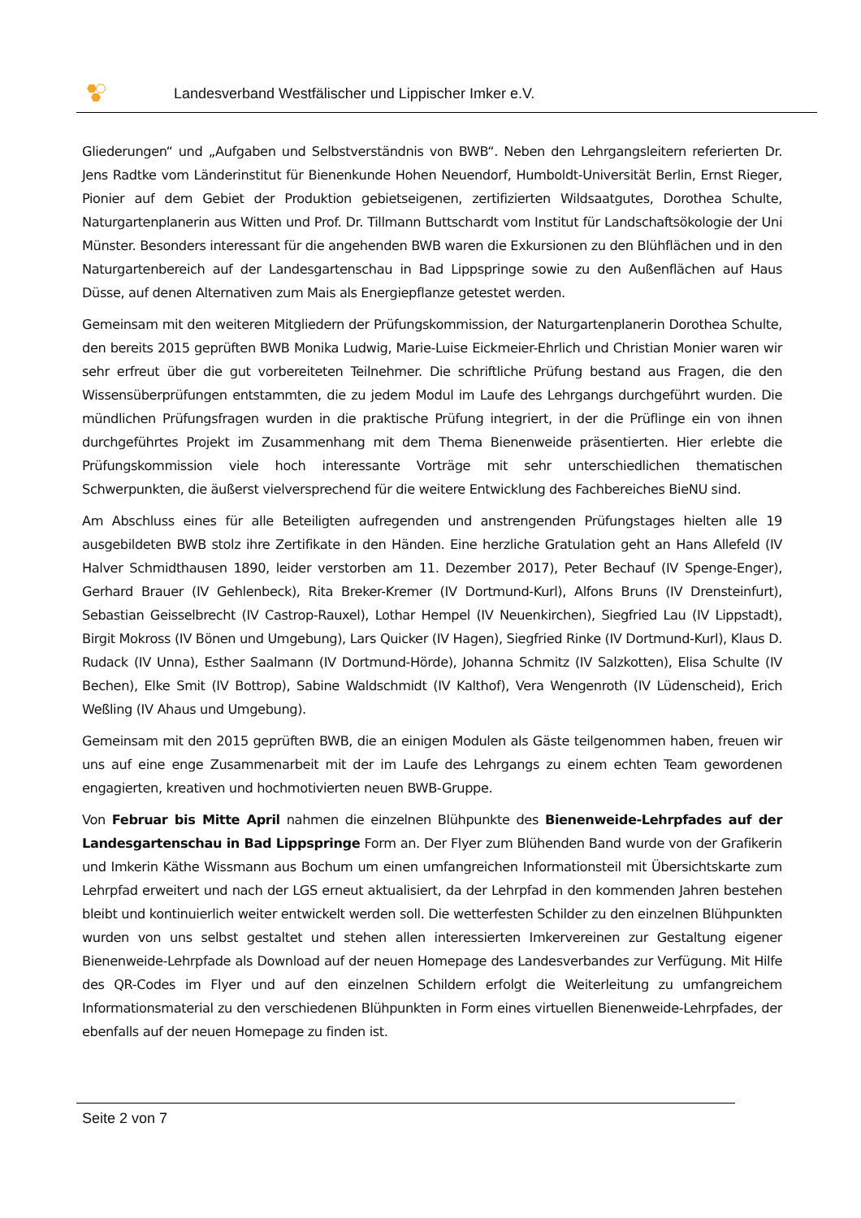Landesverband Westfälischer und Lippischer Imker e.V.
Gliederungen“ und „Aufgaben und Selbstverständnis von BWB“. Neben den Lehrgangsleitern referierten Dr. Jens Radtke vom Länderinstitut für Bienenkunde Hohen Neuendorf, Humboldt-Universität Berlin, Ernst Rieger, Pionier auf dem Gebiet der Produktion gebietseigenen, zertifizierten Wildsaatgutes, Dorothea Schulte, Naturgartenplanerin aus Witten und Prof. Dr. Tillmann Buttschardt vom Institut für Landschaftsökologie der Uni Münster. Besonders interessant für die angehenden BWB waren die Exkursionen zu den Blühflächen und in den Naturgartenbereich auf der Landesgartenschau in Bad Lippspringe sowie zu den Außenflächen auf Haus Düsse, auf denen Alternativen zum Mais als Energiepflanze getestet werden.
Gemeinsam mit den weiteren Mitgliedern der Prüfungskommission, der Naturgartenplanerin Dorothea Schulte, den bereits 2015 geprüften BWB Monika Ludwig, Marie-Luise Eickmeier-Ehrlich und Christian Monier waren wir sehr erfreut über die gut vorbereiteten Teilnehmer. Die schriftliche Prüfung bestand aus Fragen, die den Wissensüberprüfungen entstammten, die zu jedem Modul im Laufe des Lehrgangs durchgeführt wurden. Die mündlichen Prüfungsfragen wurden in die praktische Prüfung integriert, in der die Prüflinge ein von ihnen durchgeführtes Projekt im Zusammenhang mit dem Thema Bienenweide präsentierten. Hier erlebte die Prüfungskommission viele hoch interessante Vorträge mit sehr unterschiedlichen thematischen Schwerpunkten, die äußerst vielversprechend für die weitere Entwicklung des Fachbereiches BieNU sind.
Am Abschluss eines für alle Beteiligten aufregenden und anstrengenden Prüfungstages hielten alle 19 ausgebildeten BWB stolz ihre Zertifikate in den Händen. Eine herzliche Gratulation geht an Hans Allefeld (IV Halver Schmidthausen 1890, leider verstorben am 11. Dezember 2017), Peter Bechauf (IV Spenge-Enger), Gerhard Brauer (IV Gehlenbeck), Rita Breker-Kremer (IV Dortmund-Kurl), Alfons Bruns (IV Drensteinfurt), Sebastian Geisselbrecht (IV Castrop-Rauxel), Lothar Hempel (IV Neuenkirchen), Siegfried Lau (IV Lippstadt), Birgit Mokross (IV Bönen und Umgebung), Lars Quicker (IV Hagen), Siegfried Rinke (IV Dortmund-Kurl), Klaus D. Rudack (IV Unna), Esther Saalmann (IV Dortmund-Hörde), Johanna Schmitz (IV Salzkotten), Elisa Schulte (IV Bechen), Elke Smit (IV Bottrop), Sabine Waldschmidt (IV Kalthof), Vera Wengenroth (IV Lüdenscheid), Erich Weßling (IV Ahaus und Umgebung).
Gemeinsam mit den 2015 geprüften BWB, die an einigen Modulen als Gäste teilgenommen haben, freuen wir uns auf eine enge Zusammenarbeit mit der im Laufe des Lehrgangs zu einem echten Team gewordenen engagierten, kreativen und hochmotivierten neuen BWB-Gruppe.
Von Februar bis Mitte April nahmen die einzelnen Blühpunkte des Bienenweide-Lehrpfades auf der Landesgartenschau in Bad Lippspringe Form an. Der Flyer zum Blühenden Band wurde von der Grafikerin und Imkerin Käthe Wissmann aus Bochum um einen umfangreichen Informationsteil mit Übersichtskarte zum Lehrpfad erweitert und nach der LGS erneut aktualisiert, da der Lehrpfad in den kommenden Jahren bestehen bleibt und kontinuierlich weiter entwickelt werden soll. Die wetterfesten Schilder zu den einzelnen Blühpunkten wurden von uns selbst gestaltet und stehen allen interessierten Imkervereinen zur Gestaltung eigener Bienenweide-Lehrpfade als Download auf der neuen Homepage des Landesverbandes zur Verfügung. Mit Hilfe des QR-Codes im Flyer und auf den einzelnen Schildern erfolgt die Weiterleitung zu umfangreichem Informationsmaterial zu den verschiedenen Blühpunkten in Form eines virtuellen Bienenweide-Lehrpfades, der ebenfalls auf der neuen Homepage zu finden ist.
Seite 2 von 7